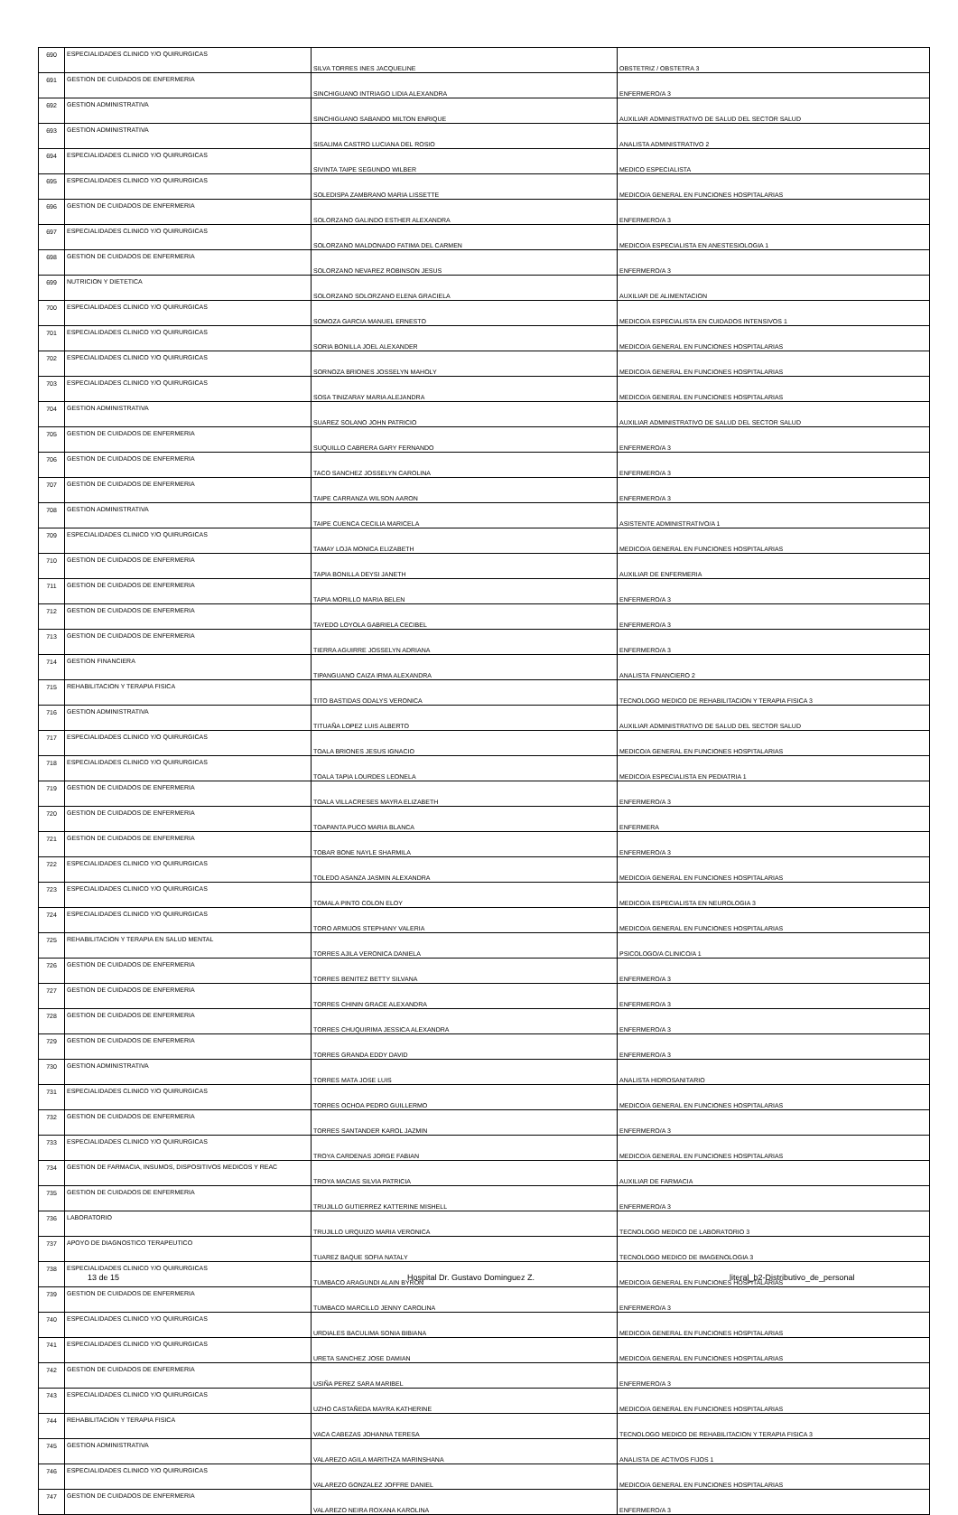| 690 | ESPECIALIDADES CLINICO Y/O QUIRURGICAS | SILVA TORRES INES JACQUELINE | OBSTETRIZ / OBSTETRA 3 |
| 691 | GESTION DE CUIDADOS DE ENFERMERIA | SINCHIGUANO INTRIAGO LIDIA ALEXANDRA | ENFERMERO/A 3 |
| 692 | GESTION ADMINISTRATIVA | SINCHIGUANO SABANDO MILTON ENRIQUE | AUXILIAR ADMINISTRATIVO DE SALUD DEL SECTOR SALUD |
| 693 | GESTION ADMINISTRATIVA | SISALIMA CASTRO LUCIANA DEL ROSIO | ANALISTA ADMINISTRATIVO 2 |
| 694 | ESPECIALIDADES CLINICO Y/O QUIRURGICAS | SIVINTA TAIPE SEGUNDO WILBER | MEDICO ESPECIALISTA |
| 695 | ESPECIALIDADES CLINICO Y/O QUIRURGICAS | SOLEDISPA ZAMBRANO MARIA LISSETTE | MEDICO/A GENERAL EN FUNCIONES HOSPITALARIAS |
| 696 | GESTION DE CUIDADOS DE ENFERMERIA | SOLORZANO GALINDO ESTHER ALEXANDRA | ENFERMERO/A 3 |
| 697 | ESPECIALIDADES CLINICO Y/O QUIRURGICAS | SOLORZANO MALDONADO FATIMA DEL CARMEN | MEDICO/A ESPECIALISTA EN ANESTESIOLOGIA 1 |
| 698 | GESTION DE CUIDADOS DE ENFERMERIA | SOLORZANO NEVAREZ ROBINSON JESUS | ENFERMERO/A 3 |
| 699 | NUTRICION Y DIETETICA | SOLORZANO SOLORZANO ELENA GRACIELA | AUXILIAR DE ALIMENTACION |
| 700 | ESPECIALIDADES CLINICO Y/O QUIRURGICAS | SOMOZA GARCIA MANUEL ERNESTO | MEDICO/A ESPECIALISTA EN CUIDADOS INTENSIVOS 1 |
| 701 | ESPECIALIDADES CLINICO Y/O QUIRURGICAS | SORIA BONILLA JOEL ALEXANDER | MEDICO/A GENERAL EN FUNCIONES HOSPITALARIAS |
| 702 | ESPECIALIDADES CLINICO Y/O QUIRURGICAS | SORNOZA BRIONES JOSSELYN MAHOLY | MEDICO/A GENERAL EN FUNCIONES HOSPITALARIAS |
| 703 | ESPECIALIDADES CLINICO Y/O QUIRURGICAS | SOSA TINIZARAY MARIA ALEJANDRA | MEDICO/A GENERAL EN FUNCIONES HOSPITALARIAS |
| 704 | GESTION ADMINISTRATIVA | SUAREZ SOLANO JOHN PATRICIO | AUXILIAR ADMINISTRATIVO DE SALUD DEL SECTOR SALUD |
| 705 | GESTION DE CUIDADOS DE ENFERMERIA | SUQUILLO CABRERA GARY FERNANDO | ENFERMERO/A 3 |
| 706 | GESTION DE CUIDADOS DE ENFERMERIA | TACO SANCHEZ JOSSELYN CAROLINA | ENFERMERO/A 3 |
| 707 | GESTION DE CUIDADOS DE ENFERMERIA | TAIPE CARRANZA WILSON AARON | ENFERMERO/A 3 |
| 708 | GESTION ADMINISTRATIVA | TAIPE CUENCA CECILIA MARICELA | ASISTENTE ADMINISTRATIVO/A 1 |
| 709 | ESPECIALIDADES CLINICO Y/O QUIRURGICAS | TAMAY LOJA MONICA ELIZABETH | MEDICO/A GENERAL EN FUNCIONES HOSPITALARIAS |
| 710 | GESTION DE CUIDADOS DE ENFERMERIA | TAPIA BONILLA DEYSI JANETH | AUXILIAR DE ENFERMERIA |
| 711 | GESTION DE CUIDADOS DE ENFERMERIA | TAPIA MORILLO MARIA BELEN | ENFERMERO/A 3 |
| 712 | GESTION DE CUIDADOS DE ENFERMERIA | TAYEDO LOYOLA GABRIELA CECIBEL | ENFERMERO/A 3 |
| 713 | GESTION DE CUIDADOS DE ENFERMERIA | TIERRA AGUIRRE JOSSELYN ADRIANA | ENFERMERO/A 3 |
| 714 | GESTION FINANCIERA | TIPANGUANO CAIZA IRMA ALEXANDRA | ANALISTA FINANCIERO 2 |
| 715 | REHABILITACION Y TERAPIA FISICA | TITO BASTIDAS ODALYS VERONICA | TECNOLOGO MEDICO DE REHABILITACION Y TERAPIA FISICA 3 |
| 716 | GESTION ADMINISTRATIVA | TITUAÑA LOPEZ LUIS ALBERTO | AUXILIAR ADMINISTRATIVO DE SALUD DEL SECTOR SALUD |
| 717 | ESPECIALIDADES CLINICO Y/O QUIRURGICAS | TOALA BRIONES JESUS IGNACIO | MEDICO/A GENERAL EN FUNCIONES HOSPITALARIAS |
| 718 | ESPECIALIDADES CLINICO Y/O QUIRURGICAS | TOALA TAPIA LOURDES LEONELA | MEDICO/A ESPECIALISTA EN PEDIATRIA 1 |
| 719 | GESTION DE CUIDADOS DE ENFERMERIA | TOALA VILLACRESES MAYRA ELIZABETH | ENFERMERO/A 3 |
| 720 | GESTION DE CUIDADOS DE ENFERMERIA | TOAPANTA PUCO MARIA BLANCA | ENFERMERA |
| 721 | GESTION DE CUIDADOS DE ENFERMERIA | TOBAR BONE NAYLE SHARMILA | ENFERMERO/A 3 |
| 722 | ESPECIALIDADES CLINICO Y/O QUIRURGICAS | TOLEDO ASANZA JASMIN ALEXANDRA | MEDICO/A GENERAL EN FUNCIONES HOSPITALARIAS |
| 723 | ESPECIALIDADES CLINICO Y/O QUIRURGICAS | TOMALA PINTO COLON ELOY | MEDICO/A ESPECIALISTA EN NEUROLOGIA 3 |
| 724 | ESPECIALIDADES CLINICO Y/O QUIRURGICAS | TORO ARMIJOS STEPHANY VALERIA | MEDICO/A GENERAL EN FUNCIONES HOSPITALARIAS |
| 725 | REHABILITACION Y TERAPIA EN SALUD MENTAL | TORRES AJILA VERONICA DANIELA | PSICOLOGO/A CLINICO/A 1 |
| 726 | GESTION DE CUIDADOS DE ENFERMERIA | TORRES BENITEZ BETTY SILVANA | ENFERMERO/A 3 |
| 727 | GESTION DE CUIDADOS DE ENFERMERIA | TORRES CHININ GRACE ALEXANDRA | ENFERMERO/A 3 |
| 728 | GESTION DE CUIDADOS DE ENFERMERIA | TORRES CHUQUIRIMA JESSICA ALEXANDRA | ENFERMERO/A 3 |
| 729 | GESTION DE CUIDADOS DE ENFERMERIA | TORRES GRANDA EDDY DAVID | ENFERMERO/A 3 |
| 730 | GESTION ADMINISTRATIVA | TORRES MATA JOSE LUIS | ANALISTA HIDROSANITARIO |
| 731 | ESPECIALIDADES CLINICO Y/O QUIRURGICAS | TORRES OCHOA PEDRO GUILLERMO | MEDICO/A GENERAL EN FUNCIONES HOSPITALARIAS |
| 732 | GESTION DE CUIDADOS DE ENFERMERIA | TORRES SANTANDER KAROL JAZMIN | ENFERMERO/A 3 |
| 733 | ESPECIALIDADES CLINICO Y/O QUIRURGICAS | TROYA CARDENAS JORGE FABIAN | MEDICO/A GENERAL EN FUNCIONES HOSPITALARIAS |
| 734 | GESTION DE FARMACIA, INSUMOS, DISPOSITIVOS MEDICOS Y REAC | TROYA MACIAS SILVIA PATRICIA | AUXILIAR DE FARMACIA |
| 735 | GESTION DE CUIDADOS DE ENFERMERIA | TRUJILLO GUTIERREZ KATTERINE MISHELL | ENFERMERO/A 3 |
| 736 | LABORATORIO | TRUJILLO URQUIZO MARIA VERONICA | TECNOLOGO MEDICO DE LABORATORIO 3 |
| 737 | APOYO DE DIAGNOSTICO TERAPEUTICO | TUAREZ BAQUE SOFIA NATALY | TECNOLOGO MEDICO DE IMAGENOLOGIA 3 |
| 738 | ESPECIALIDADES CLINICO Y/O QUIRURGICAS | TUMBACO ARAGUNDI ALAIN BYRON | MEDICO/A GENERAL EN FUNCIONES HOSPITALARIAS |
| 739 | GESTION DE CUIDADOS DE ENFERMERIA | TUMBACO MARCILLO JENNY CAROLINA | ENFERMERO/A 3 |
| 740 | ESPECIALIDADES CLINICO Y/O QUIRURGICAS | URDIALES BACULIMA SONIA BIBIANA | MEDICO/A GENERAL EN FUNCIONES HOSPITALARIAS |
| 741 | ESPECIALIDADES CLINICO Y/O QUIRURGICAS | URETA SANCHEZ JOSE DAMIAN | MEDICO/A GENERAL EN FUNCIONES HOSPITALARIAS |
| 742 | GESTION DE CUIDADOS DE ENFERMERIA | USIÑA PEREZ SARA MARIBEL | ENFERMERO/A 3 |
| 743 | ESPECIALIDADES CLINICO Y/O QUIRURGICAS | UZHO CASTAÑEDA MAYRA KATHERINE | MEDICO/A GENERAL EN FUNCIONES HOSPITALARIAS |
| 744 | REHABILITACION Y TERAPIA FISICA | VACA CABEZAS JOHANNA TERESA | TECNOLOGO MEDICO DE REHABILITACION Y TERAPIA FISICA 3 |
| 745 | GESTION ADMINISTRATIVA | VALAREZO AGILA MARITHZA MARINSHANA | ANALISTA DE ACTIVOS FIJOS 1 |
| 746 | ESPECIALIDADES CLINICO Y/O QUIRURGICAS | VALAREZO GONZALEZ JOFFRE DANIEL | MEDICO/A GENERAL EN FUNCIONES HOSPITALARIAS |
| 747 | GESTION DE CUIDADOS DE ENFERMERIA | VALAREZO NEIRA ROXANA KAROLINA | ENFERMERO/A 3 |
13 de 15 Hospital Dr. Gustavo Dominguez Z. literal_b2-Distributivo_de_personal